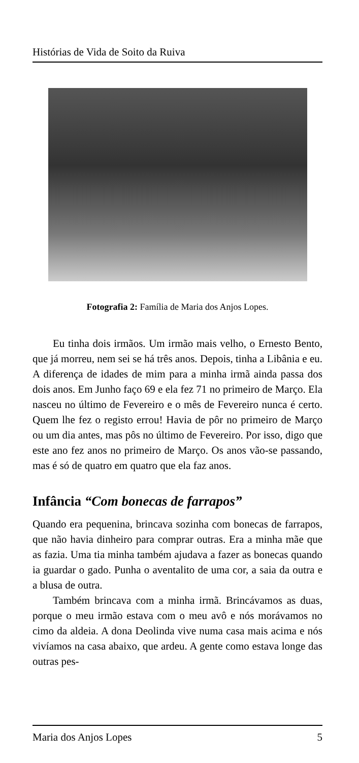Histórias de Vida de Soito da Ruiva
Fotografia 2: Família de Maria dos Anjos Lopes.
Eu tinha dois irmãos. Um irmão mais velho, o Ernesto Bento, que já morreu, nem sei se há três anos. Depois, tinha a Libânia e eu. A diferença de idades de mim para a minha irmã ainda passa dos dois anos. Em Junho faço 69 e ela fez 71 no primeiro de Março. Ela nasceu no último de Fevereiro e o mês de Fevereiro nunca é certo. Quem lhe fez o registo errou! Havia de pôr no primeiro de Março ou um dia antes, mas pôs no último de Fevereiro. Por isso, digo que este ano fez anos no primeiro de Março. Os anos vão-se passando, mas é só de quatro em quatro que ela faz anos.
Infância “Com bonecas de farrapos”
Quando era pequenina, brincava sozinha com bonecas de farrapos, que não havia dinheiro para comprar outras. Era a minha mãe que as fazia. Uma tia minha também ajudava a fazer as bonecas quando ia guardar o gado. Punha o aventalito de uma cor, a saia da outra e a blusa de outra.
Também brincava com a minha irmã. Brincávamos as duas, porque o meu irmão estava com o meu avô e nós morávamos no cimo da aldeia. A dona Deolinda vive numa casa mais acima e nós vivíamos na casa abaixo, que ardeu. A gente como estava longe das outras pes-
Maria dos Anjos Lopes 5